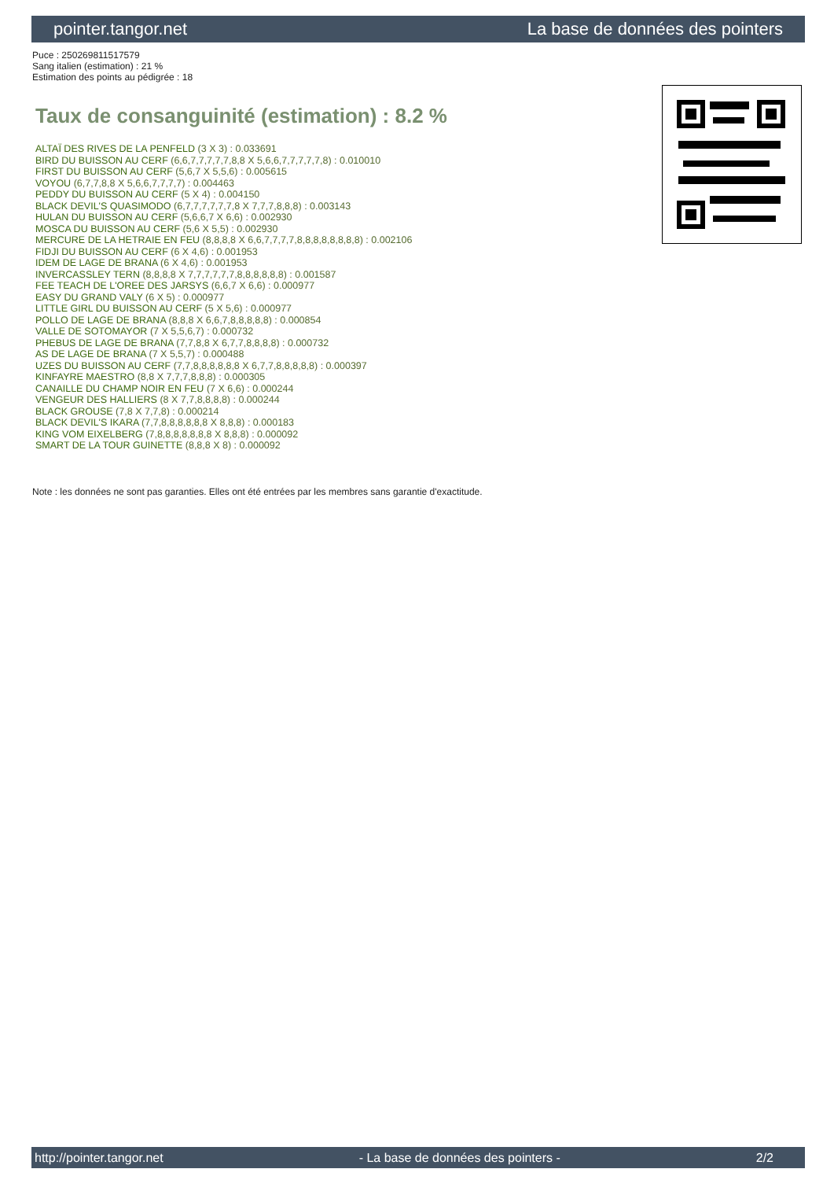pointer.tangor.net La base de données des pointers
Puce : 250269811517579
Sang italien (estimation) : 21 %
Estimation des points au pédigrée : 18
Taux de consanguinité (estimation) : 8.2 %
ALTAÏ DES RIVES DE LA PENFELD (3 X 3) : 0.033691
BIRD DU BUISSON AU CERF (6,6,7,7,7,7,7,8,8 X 5,6,6,7,7,7,7,7,8) : 0.010010
FIRST DU BUISSON AU CERF (5,6,7 X 5,5,6) : 0.005615
VOYOU (6,7,7,8,8 X 5,6,6,7,7,7,7) : 0.004463
PEDDY DU BUISSON AU CERF (5 X 4) : 0.004150
BLACK DEVIL'S QUASIMODO (6,7,7,7,7,7,7,8 X 7,7,7,8,8,8) : 0.003143
HULAN DU BUISSON AU CERF (5,6,6,7 X 6,6) : 0.002930
MOSCA DU BUISSON AU CERF (5,6 X 5,5) : 0.002930
MERCURE DE LA HETRAIE EN FEU (8,8,8,8 X 6,6,7,7,7,7,8,8,8,8,8,8,8,8) : 0.002106
FIDJI DU BUISSON AU CERF (6 X 4,6) : 0.001953
IDEM DE LAGE DE BRANA (6 X 4,6) : 0.001953
INVERCASSLEY TERN (8,8,8,8 X 7,7,7,7,7,7,8,8,8,8,8,8) : 0.001587
FEE TEACH DE L'OREE DES JARSYS (6,6,7 X 6,6) : 0.000977
EASY DU GRAND VALY (6 X 5) : 0.000977
LITTLE GIRL DU BUISSON AU CERF (5 X 5,6) : 0.000977
POLLO DE LAGE DE BRANA (8,8,8 X 6,6,7,8,8,8,8,8) : 0.000854
VALLE DE SOTOMAYOR (7 X 5,5,6,7) : 0.000732
PHEBUS DE LAGE DE BRANA (7,7,8,8 X 6,7,7,8,8,8,8) : 0.000732
AS DE LAGE DE BRANA (7 X 5,5,7) : 0.000488
UZES DU BUISSON AU CERF (7,7,8,8,8,8,8,8 X 6,7,7,8,8,8,8,8) : 0.000397
KINFAYRE MAESTRO (8,8 X 7,7,7,8,8,8) : 0.000305
CANAILLE DU CHAMP NOIR EN FEU (7 X 6,6) : 0.000244
VENGEUR DES HALLIERS (8 X 7,7,8,8,8,8) : 0.000244
BLACK GROUSE (7,8 X 7,7,8) : 0.000214
BLACK DEVIL'S IKARA (7,7,8,8,8,8,8,8 X 8,8,8) : 0.000183
KING VOM EIXELBERG (7,8,8,8,8,8,8,8 X 8,8,8) : 0.000092
SMART DE LA TOUR GUINETTE (8,8,8 X 8) : 0.000092
Note : les données ne sont pas garanties. Elles ont été entrées par les membres sans garantie d'exactitude.
http://pointer.tangor.net - La base de données des pointers - 2/2